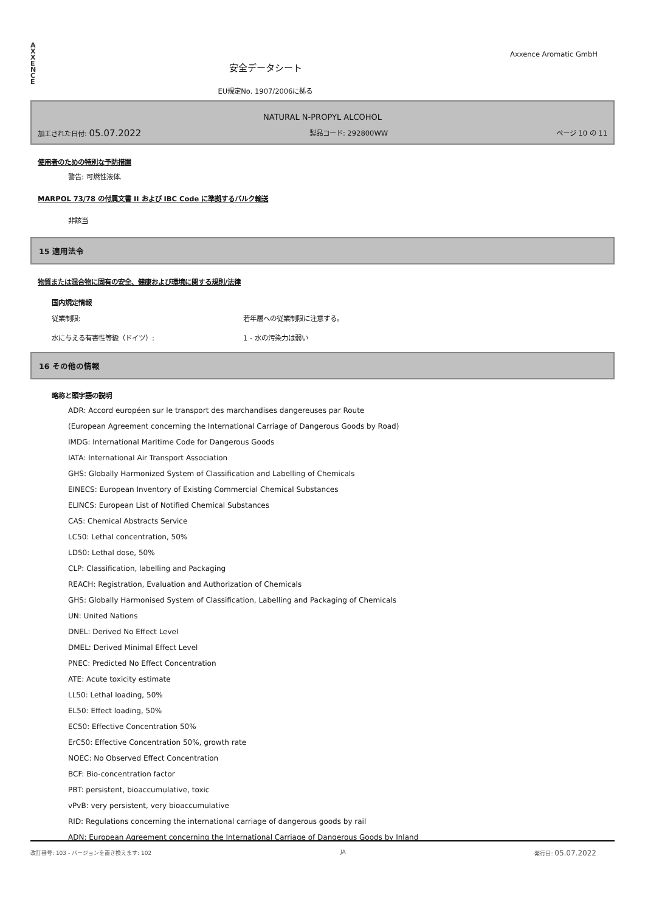A
X
X
E
N
C
E
安全データシート
EU規定No. 1907/2006に拠る
Axxence Aromatic GmbH
NATURAL N-PROPYL ALCOHOL
加工された日付: 05.07.2022 製品コード: 292800WW ページ 10 の 11
使用者のための特別な予防措置
警告: 可燃性液体.
MARPOL 73/78 の付属文書 II および IBC Code に準拠するバルク輸送
非該当
15 適用法令
物質または混合物に固有の安全、健康および環境に関する規則/法律
国内規定情報
従業制限: 若年層への従業制限に注意する。
水に与える有害性等級（ドイツ）: 1 - 水の汚染力は弱い
16 その他の情報
略称と頭字語の説明
ADR: Accord européen sur le transport des marchandises dangereuses par Route
(European Agreement concerning the International Carriage of Dangerous Goods by Road)
IMDG: International Maritime Code for Dangerous Goods
IATA: International Air Transport Association
GHS: Globally Harmonized System of Classification and Labelling of Chemicals
EINECS: European Inventory of Existing Commercial Chemical Substances
ELINCS: European List of Notified Chemical Substances
CAS: Chemical Abstracts Service
LC50: Lethal concentration, 50%
LD50: Lethal dose, 50%
CLP: Classification, labelling and Packaging
REACH: Registration, Evaluation and Authorization of Chemicals
GHS: Globally Harmonised System of Classification, Labelling and Packaging of Chemicals
UN: United Nations
DNEL: Derived No Effect Level
DMEL: Derived Minimal Effect Level
PNEC: Predicted No Effect Concentration
ATE: Acute toxicity estimate
LL50: Lethal loading, 50%
EL50: Effect loading, 50%
EC50: Effective Concentration 50%
ErC50: Effective Concentration 50%, growth rate
NOEC: No Observed Effect Concentration
BCF: Bio-concentration factor
PBT: persistent, bioaccumulative, toxic
vPvB: very persistent, very bioaccumulative
RID: Regulations concerning the international carriage of dangerous goods by rail
ADN: European Agreement concerning the International Carriage of Dangerous Goods by Inland
改訂番号: 103 - バージョンを置き換えます: 102 JA 発行日: 05.07.2022